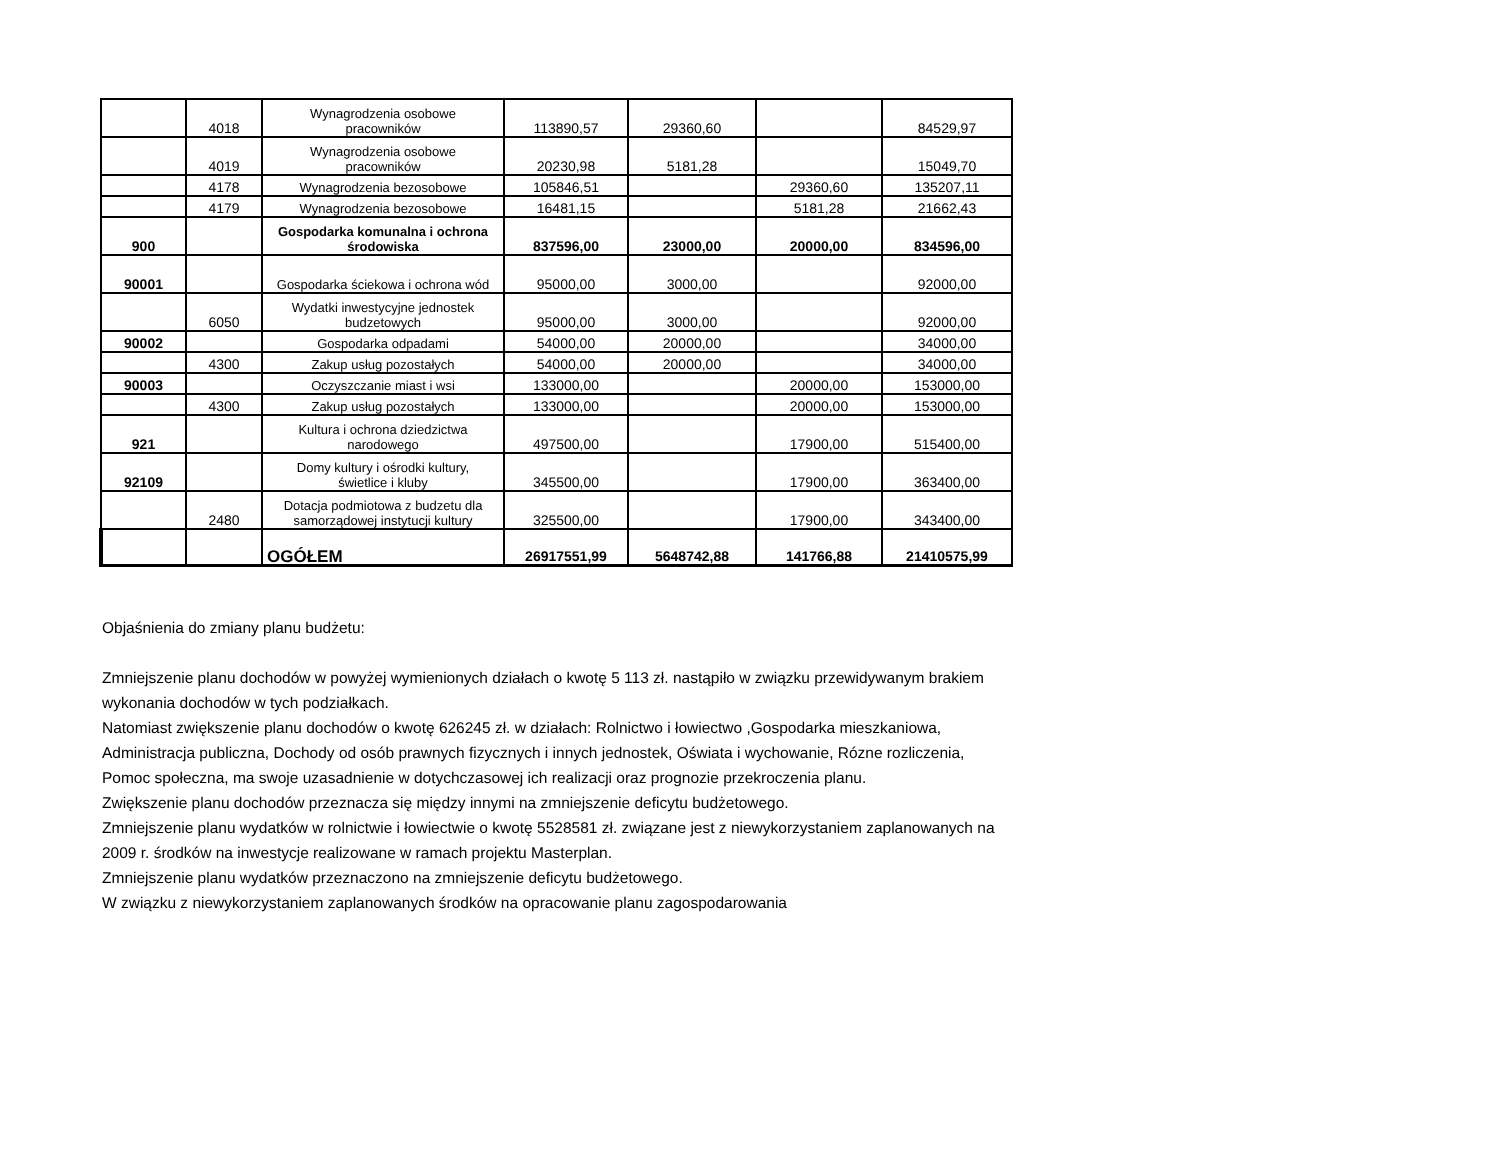| | 4018 | Wynagrodzenia osobowe pracowników | 113890,57 | 29360,60 | | 84529,97 |
| | 4019 | Wynagrodzenia osobowe pracowników | 20230,98 | 5181,28 | | 15049,70 |
| | 4178 | Wynagrodzenia bezosobowe | 105846,51 | | 29360,60 | 135207,11 |
| | 4179 | Wynagrodzenia bezosobowe | 16481,15 | | 5181,28 | 21662,43 |
| 900 | | Gospodarka komunalna i ochrona środowiska | 837596,00 | 23000,00 | 20000,00 | 834596,00 |
| 90001 | | Gospodarka ściekowa i ochrona wód | 95000,00 | 3000,00 | | 92000,00 |
| | 6050 | Wydatki inwestycyjne jednostek budzetowych | 95000,00 | 3000,00 | | 92000,00 |
| 90002 | | Gospodarka odpadami | 54000,00 | 20000,00 | | 34000,00 |
| | 4300 | Zakup usług pozostałych | 54000,00 | 20000,00 | | 34000,00 |
| 90003 | | Oczyszczanie miast i wsi | 133000,00 | | 20000,00 | 153000,00 |
| | 4300 | Zakup usług pozostałych | 133000,00 | | 20000,00 | 153000,00 |
| 921 | | Kultura i ochrona dziedzictwa narodowego | 497500,00 | | 17900,00 | 515400,00 |
| 92109 | | Domy kultury i ośrodki kultury, świetlice i kluby | 345500,00 | | 17900,00 | 363400,00 |
| | 2480 | Dotacja podmiotowa z budzetu dla samorządowej instytucji kultury | 325500,00 | | 17900,00 | 343400,00 |
| | | OGÓŁEM | 26917551,99 | 5648742,88 | 141766,88 | 21410575,99 |
Objaśnienia do zmiany planu budżetu:
Zmniejszenie planu dochodów w powyżej wymienionych działach o kwotę 5 113 zł. nastąpiło w związku przewidywanym brakiem wykonania dochodów w tych podziałkach.
Natomiast zwiększenie planu dochodów o kwotę 626245 zł. w działach: Rolnictwo i łowiectwo ,Gospodarka mieszkaniowa, Administracja publiczna, Dochody od osób prawnych fizycznych i innych jednostek, Oświata i wychowanie, Rózne rozliczenia, Pomoc społeczna, ma swoje uzasadnienie w dotychczasowej ich realizacji oraz prognozie przekroczenia planu.
Zwiększenie planu dochodów przeznacza się między innymi na zmniejszenie deficytu budżetowego.
Zmniejszenie planu wydatków w rolnictwie i łowiectwie o kwotę 5528581 zł. związane jest z niewykorzystaniem zaplanowanych na 2009 r. środków na inwestycje realizowane w ramach projektu Masterplan.
Zmniejszenie planu wydatków przeznaczono na zmniejszenie deficytu budżetowego.
W związku z niewykorzystaniem zaplanowanych środków na opracowanie planu zagospodarowania